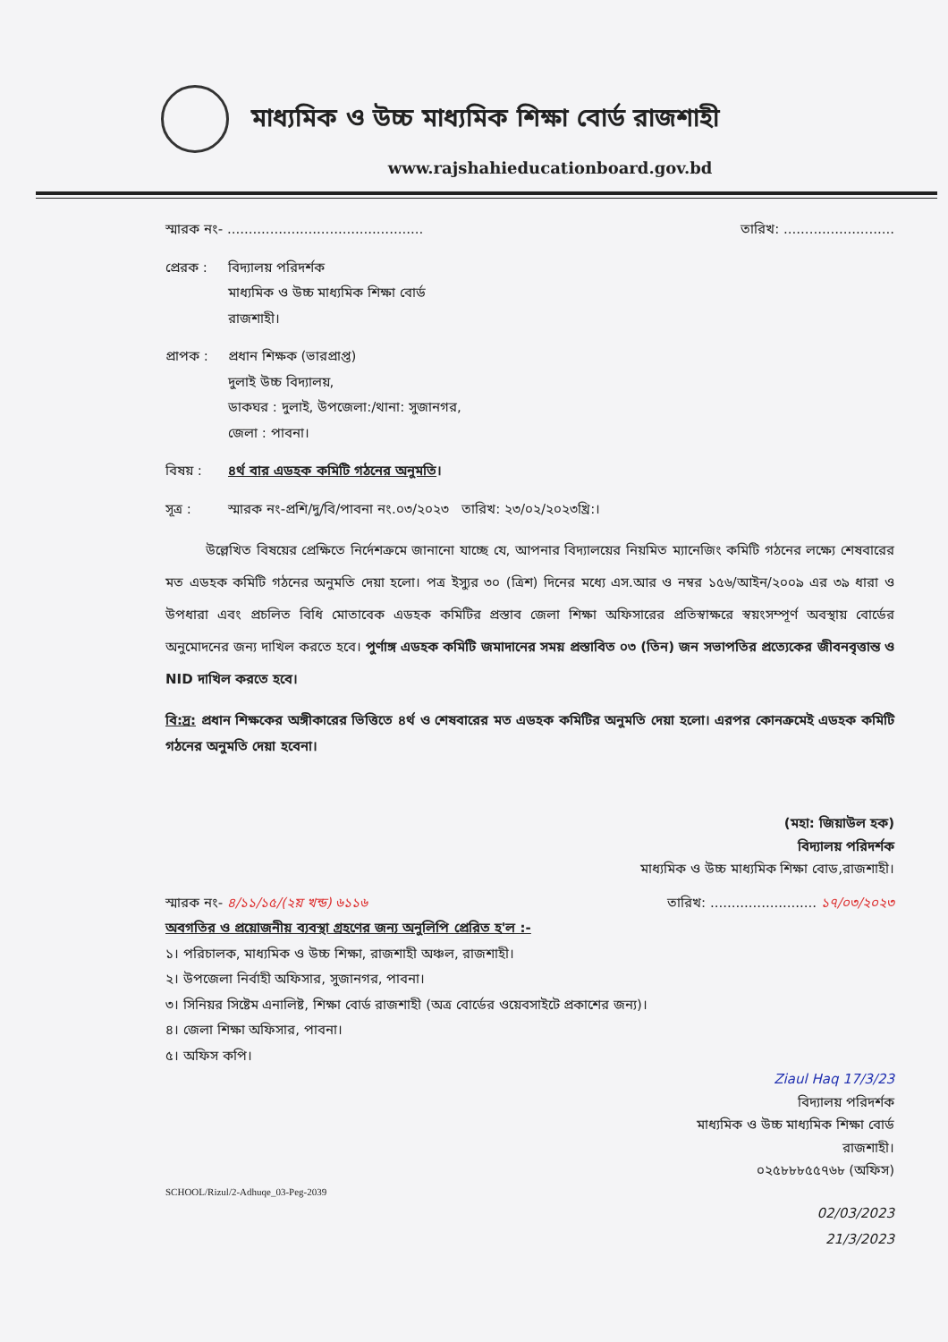মাধ্যমিক ও উচ্চ মাধ্যমিক শিক্ষা বোর্ড রাজশাহী
www.rajshahieducationboard.gov.bd
স্মারক নং- .............................................. তারিখ: ..........................
প্রেরক : বিদ্যালয় পরিদর্শক
মাধ্যমিক ও উচ্চ মাধ্যমিক শিক্ষা বোর্ড
রাজশাহী।
প্রাপক : প্রধান শিক্ষক (ভারপ্রাপ্ত)
দুলাই উচ্চ বিদ্যালয়,
ডাকঘর : দুলাই, উপজেলা:/থানা: সুজানগর,
জেলা : পাবনা।
বিষয় : ৪র্থ বার এডহক কমিটি গঠনের অনুমতি।
সূত্র : স্মারক নং-প্রশি/দু/বি/পাবনা নং.০৩/২০২৩ তারিখ: ২৩/০২/২০২৩খ্রি:।
উল্লেখিত বিষয়ের প্রেক্ষিতে নির্দেশক্রমে জানানো যাচ্ছে যে, আপনার বিদ্যালয়ের নিয়মিত ম্যানেজিং কমিটি গঠনের লক্ষ্যে শেষবারের মত এডহক কমিটি গঠনের অনুমতি দেয়া হলো। পত্র ইস্যুর ৩০ (ত্রিশ) দিনের মধ্যে এস.আর ও নম্বর ১৫৬/আইন/২০০৯ এর ৩৯ ধারা ও উপধারা এবং প্রচলিত বিধি মোতাবেক এডহক কমিটির প্রস্তাব জেলা শিক্ষা অফিসারের প্রতিস্বাক্ষরে স্বয়ংসম্পূর্ণ অবস্থায় বোর্ডের অনুমোদনের জন্য দাখিল করতে হবে। পুর্ণাঙ্গ এডহক কমিটি জমাদানের সময় প্রস্তাবিত ০৩ (তিন) জন সভাপতির প্রত্যেকের জীবনবৃত্তান্ত ও NID দাখিল করতে হবে।
বি:দ্র: প্রধান শিক্ষকের অঙ্গীকারের ভিত্তিতে ৪র্থ ও শেষবারের মত এডহক কমিটির অনুমতি দেয়া হলো। এরপর কোনক্রমেই এডহক কমিটি গঠনের অনুমতি দেয়া হবেনা।
(মহা: জিয়াউল হক)
বিদ্যালয় পরিদর্শক
মাধ্যমিক ও উচ্চ মাধ্যমিক শিক্ষা বোড,রাজশাহী।
স্মারক নং- ৪/১১/১৫/(২য় খন্ড) ৬১১৬ তারিখ: ......................... ১৭/০৩/২০২৩
অবগতির ও প্রয়োজনীয় ব্যবস্থা গ্রহণের জন্য অনুলিপি প্রেরিত হ'ল :-
১। পরিচালক, মাধ্যমিক ও উচ্চ শিক্ষা, রাজশাহী অঞ্চল, রাজশাহী।
২। উপজেলা নির্বাহী অফিসার, সুজানগর, পাবনা।
৩। সিনিয়র সিষ্টেম এনালিষ্ট, শিক্ষা বোর্ড রাজশাহী (অত্র বোর্ডের ওয়েবসাইটে প্রকাশের জন্য)।
৪। জেলা শিক্ষা অফিসার, পাবনা।
৫। অফিস কপি।
Ziaul Haq 17/3/23
বিদ্যালয় পরিদর্শক
মাধ্যমিক ও উচ্চ মাধ্যমিক শিক্ষা বোর্ড
রাজশাহী।
০২৫৮৮৮৫৫৭৬৮ (অফিস)
SCHOOL/Rizul/2-Adhuqe_03-Peg-2039
02/03/2023
21/3/2023